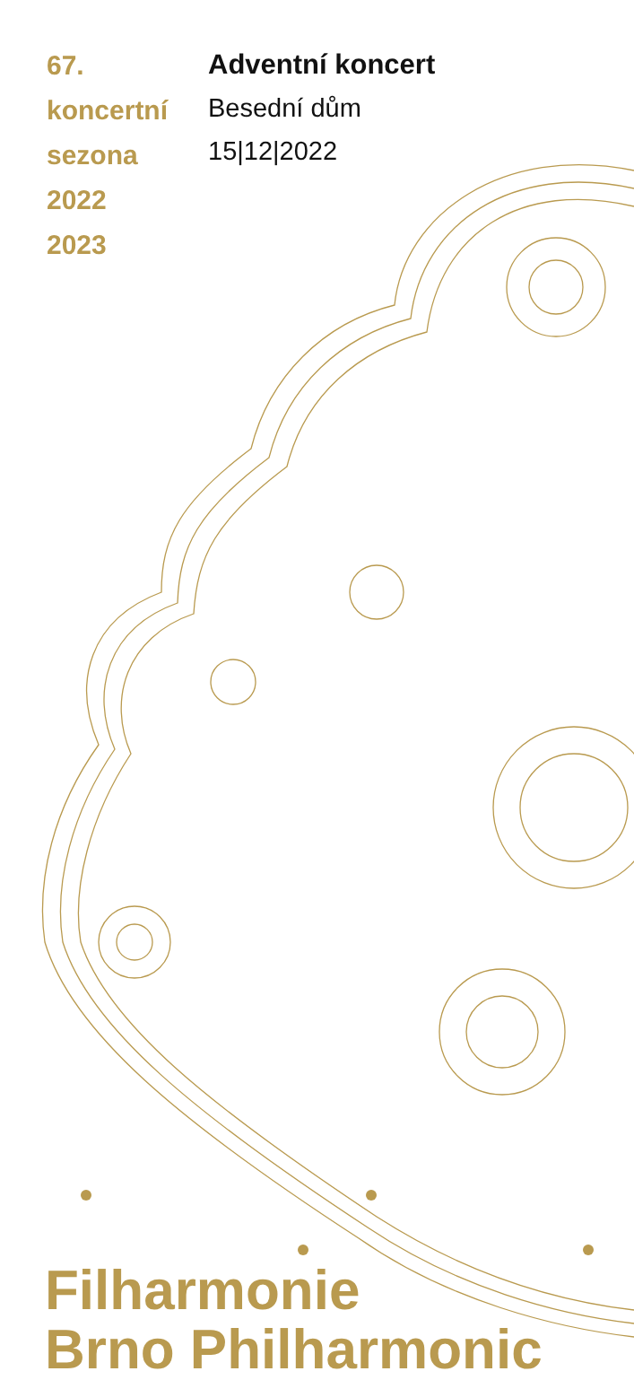67.
koncertní
sezona
2022
2023
Adventní koncert
Besední dům
15|12|2022
Filharmonie
Brno Philharmonic